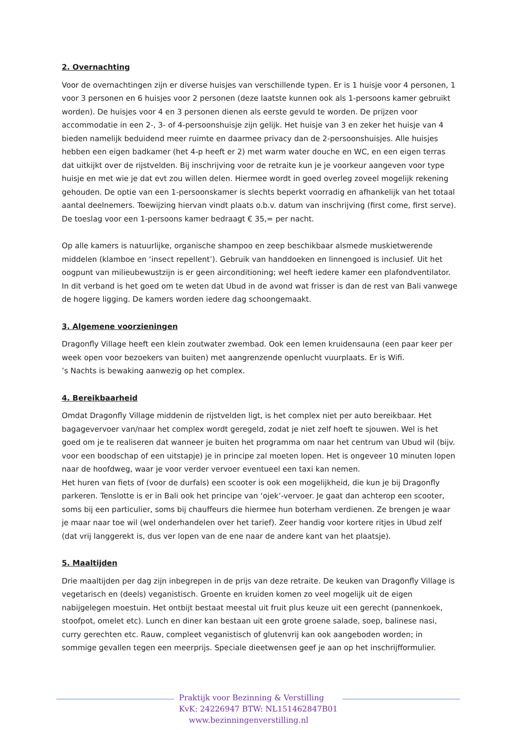2. Overnachting
Voor de overnachtingen zijn er diverse huisjes van verschillende typen. Er is 1 huisje voor 4 personen, 1 voor 3 personen en 6 huisjes voor 2 personen (deze laatste kunnen ook als 1-persoons kamer gebruikt worden). De huisjes voor 4 en 3 personen dienen als eerste gevuld te worden. De prijzen voor accommodatie in een 2-, 3- of 4-persoonshuisje zijn gelijk. Het huisje van 3 en zeker het huisje van 4 bieden namelijk beduidend meer ruimte en daarmee privacy dan de 2-persoonshuisjes. Alle huisjes hebben een eigen badkamer (het 4-p heeft er 2) met warm water douche en WC, en een eigen terras dat uitkijkt over de rijstvelden. Bij inschrijving voor de retraite kun je je voorkeur aangeven voor type huisje en met wie je dat evt zou willen delen. Hiermee wordt in goed overleg zoveel mogelijk rekening gehouden. De optie van een 1-persoonskamer is slechts beperkt voorradig en afhankelijk van het totaal aantal deelnemers. Toewijzing hiervan vindt plaats o.b.v. datum van inschrijving (first come, first serve). De toeslag voor een 1-persoons kamer bedraagt € 35,= per nacht.
Op alle kamers is natuurlijke, organische shampoo en zeep beschikbaar alsmede muskietwerende middelen (klamboe en ‘insect repellent’). Gebruik van handdoeken en linnengoed is inclusief. Uit het oogpunt van milieubewustzijn is er geen airconditioning; wel heeft iedere kamer een plafondventilator. In dit verband is het goed om te weten dat Ubud in de avond wat frisser is dan de rest van Bali vanwege de hogere ligging. De kamers worden iedere dag schoongemaakt.
3. Algemene voorzieningen
Dragonfly Village heeft een klein zoutwater zwembad. Ook een lemen kruidensauna (een paar keer per week open voor bezoekers van buiten) met aangrenzende openlucht vuurplaats. Er is Wifi.
’s Nachts is bewaking aanwezig op het complex.
4. Bereikbaarheid
Omdat Dragonfly Village middenin de rijstvelden ligt, is het complex niet per auto bereikbaar. Het bagagevervoer van/naar het complex wordt geregeld, zodat je niet zelf hoeft te sjouwen. Wel is het goed om je te realiseren dat wanneer je buiten het programma om naar het centrum van Ubud wil (bijv. voor een boodschap of een uitstapje) je in principe zal moeten lopen. Het is ongeveer 10 minuten lopen naar de hoofdweg, waar je voor verder vervoer eventueel een taxi kan nemen.
Het huren van fiets of (voor de durfals) een scooter is ook een mogelijkheid, die kun je bij Dragonfly parkeren. Tenslotte is er in Bali ook het principe van ‘ojek’-vervoer. Je gaat dan achterop een scooter, soms bij een particulier, soms bij chauffeurs die hiermee hun boterham verdienen. Ze brengen je waar je maar naar toe wil (wel onderhandelen over het tarief). Zeer handig voor kortere ritjes in Ubud zelf (dat vrij langgerekt is, dus ver lopen van de ene naar de andere kant van het plaatsje).
5. Maaltijden
Drie maaltijden per dag zijn inbegrepen in de prijs van deze retraite. De keuken van Dragonfly Village is vegetarisch en (deels) veganistisch. Groente en kruiden komen zo veel mogelijk uit de eigen nabijgelegen moestuin. Het ontbijt bestaat meestal uit fruit plus keuze uit een gerecht (pannenkoek, stoofpot, omelet etc). Lunch en diner kan bestaan uit een grote groene salade, soep, balinese nasi, curry gerechten etc. Rauw, compleet veganistisch of glutenvrij kan ook aangeboden worden; in sommige gevallen tegen een meerprijs. Speciale dieetwensen geef je aan op het inschrijfformulier.
Praktijk voor Bezinning & Verstilling
KvK: 24226947 BTW: NL151462847B01
www.bezinningenverstilling.nl